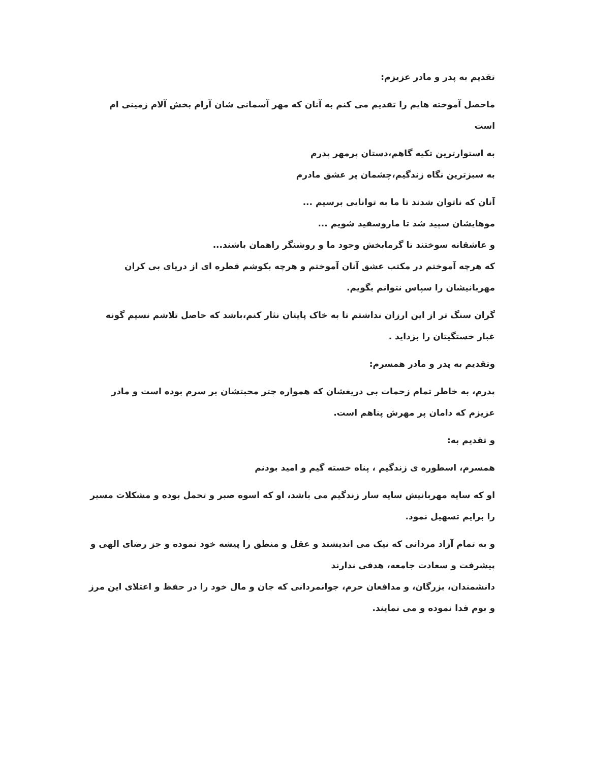تقدیم به پدر و مادر عزیزم:
ماحصل آموخته هایم را تقدیم می کنم به آنان که مهر آسمانی شان آرام بخش آلام زمینی ام است
به استوارترین تکیه گاهم،دستان پرمهر پدرم
به سبزترین نگاه زندگیم،چشمان پر عشق مادرم
آنان که ناتوان شدند تا ما به توانایی برسیم ...
موهایشان سپید شد تا ماروسفید شویم ...
و عاشقانه سوختند تا گرمابخش وجود ما و روشنگر راهمان باشند...
که هرچه آموختم در مکتب عشق آنان آموختم و هرچه بکوشم قطره ای از دریای بی کران مهربانیشان را سپاس نتوانم بگویم.
گران سنگ تر از این ارزان نداشتم تا به خاک پایتان نثار کنم،باشد که حاصل تلاشم نسیم گونه غبار خستگیتان را بزداید .
وتقدیم به پدر و مادر همسرم:
پدرم، به خاطر تمام زحمات بی دریغشان که همواره چتر محبتشان بر سرم بوده است و مادر عزیزم که دامان پر مهرش پناهم است.
و تقدیم به:
همسرم، اسطوره ی زندگیم ، پناه خسته گیم و امید بودنم
او که سایه مهربانیش سایه سار زندگیم می باشد، او که اسوه صبر و تحمل بوده و مشکلات مسیر را برایم تسهیل نمود.
و به تمام آزاد مردانی که نیک می اندیشند و عقل و منطق را پیشه خود نموده و جز رضای الهی و پیشرفت و سعادت جامعه، هدفی ندارند
دانشمندان، بزرگان، و مدافعان حرم، جوانمردانی که جان و مال خود را در حفظ و اعتلای این مرز و بوم فدا نموده و می نمایند.